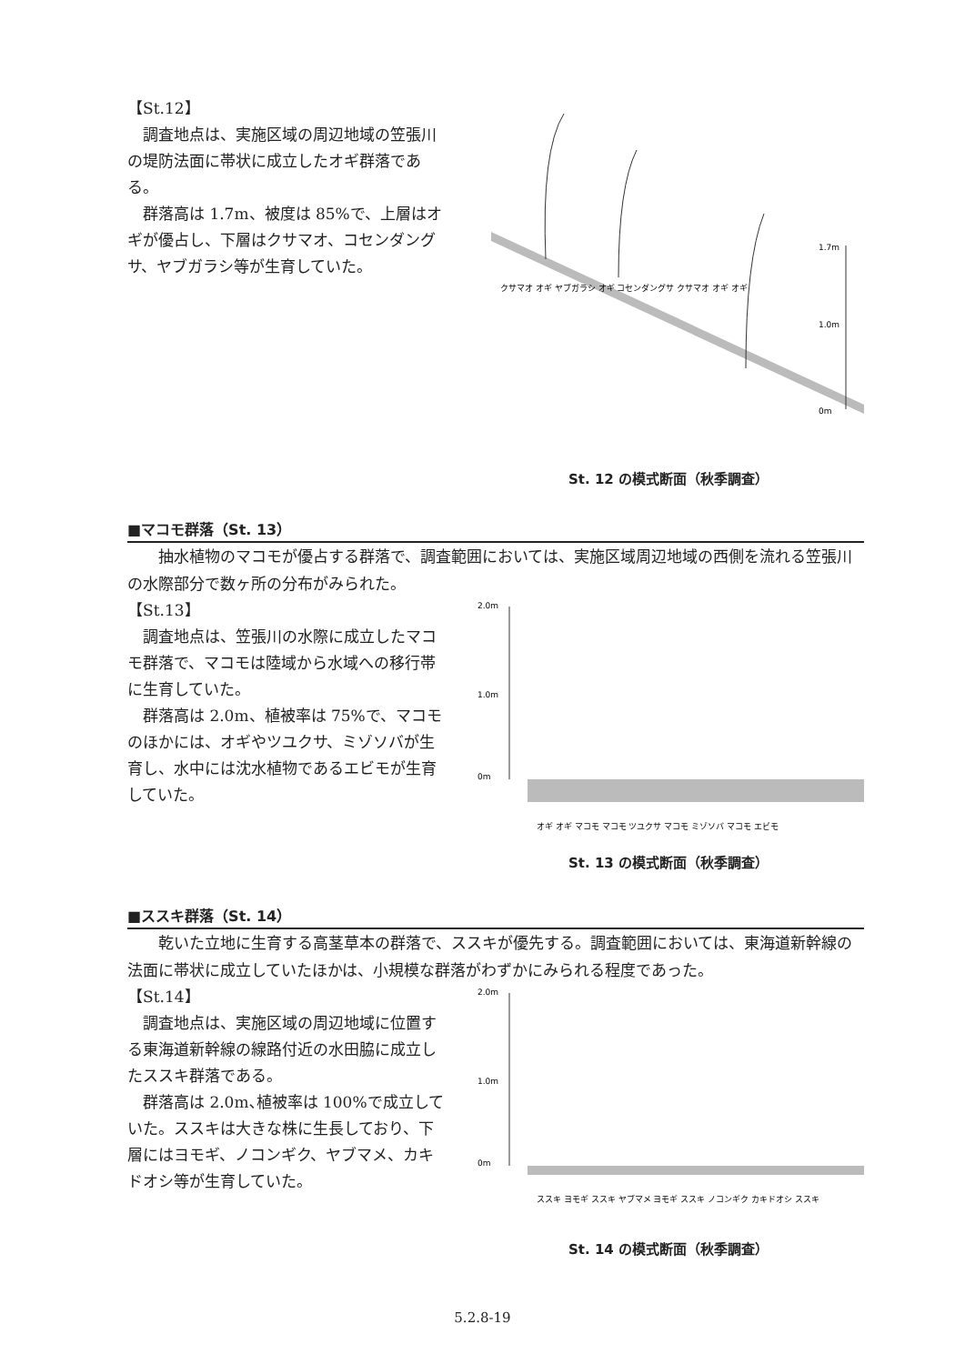【St.12】
調査地点は、実施区域の周辺地域の笠張川の堤防法面に帯状に成立したオギ群落である。
群落高は 1.7m、被度は 85%で、上層はオギが優占し、下層はクサマオ、コセンダングサ、ヤブガラシ等が生育していた。
1.7m
1.0m
0m
クサマオ オギ ヤブガラシ オギ コセンダングサ クサマオ オギ オギ
St. 12 の模式断面（秋季調査）
■マコモ群落（St. 13）
抽水植物のマコモが優占する群落で、調査範囲においては、実施区域周辺地域の西側を流れる笠張川の水際部分で数ヶ所の分布がみられた。
【St.13】
調査地点は、笠張川の水際に成立したマコモ群落で、マコモは陸域から水域への移行帯に生育していた。
群落高は 2.0m、植被率は 75%で、マコモのほかには、オギやツユクサ、ミゾソバが生育し、水中には沈水植物であるエビモが生育していた。
2.0m
1.0m
0m
オギ オギ マコモ マコモ ツユクサ マコモ ミゾソバ マコモ エビモ
St. 13 の模式断面（秋季調査）
■ススキ群落（St. 14）
乾いた立地に生育する高茎草本の群落で、ススキが優先する。調査範囲においては、東海道新幹線の法面に帯状に成立していたほかは、小規模な群落がわずかにみられる程度であった。
【St.14】
調査地点は、実施区域の周辺地域に位置する東海道新幹線の線路付近の水田脇に成立したススキ群落である。
群落高は 2.0m､植被率は 100%で成立していた。ススキは大きな株に生長しており、下層にはヨモギ、ノコンギク、ヤブマメ、カキドオシ等が生育していた。
2.0m
1.0m
0m
ススキ ヨモギ ススキ ヤブマメ ヨモギ ススキ ノコンギク カキドオシ ススキ
St. 14 の模式断面（秋季調査）
5.2.8-19